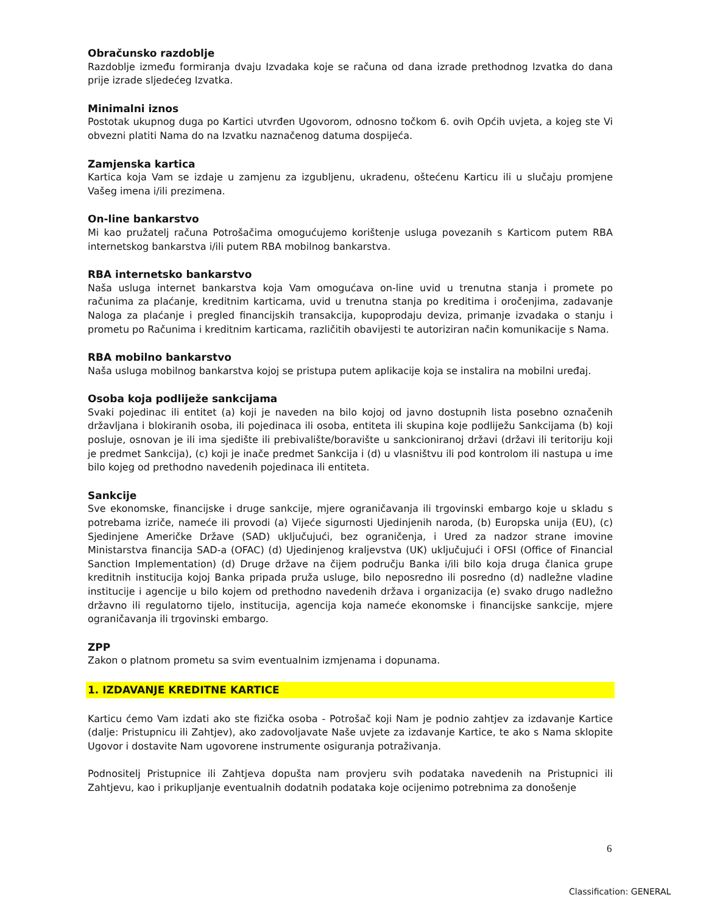Obračunsko razdoblje
Razdoblje između formiranja dvaju Izvadaka koje se računa od dana izrade prethodnog Izvatka do dana prije izrade sljedećeg Izvatka.
Minimalni iznos
Postotak ukupnog duga po Kartici utvrđen Ugovorom, odnosno točkom 6. ovih Općih uvjeta, a kojeg ste Vi obvezni platiti Nama do na Izvatku naznačenog datuma dospijeća.
Zamjenska kartica
Kartica koja Vam se izdaje u zamjenu za izgubljenu, ukradenu, oštećenu Karticu ili u slučaju promjene Vašeg imena i/ili prezimena.
On-line bankarstvo
Mi kao pružatelj računa Potrošačima omogućujemo korištenje usluga povezanih s Karticom putem RBA internetskog bankarstva i/ili putem RBA mobilnog bankarstva.
RBA internetsko bankarstvo
Naša usluga internet bankarstva koja Vam omogućava on-line uvid u trenutna stanja i promete po računima za plaćanje, kreditnim karticama, uvid u trenutna stanja po kreditima i oročenjima, zadavanje Naloga za plaćanje i pregled financijskih transakcija, kupoprodaju deviza, primanje izvadaka o stanju i prometu po Računima i kreditnim karticama, različitih obavijesti te autoriziran način komunikacije s Nama.
RBA mobilno bankarstvo
Naša usluga mobilnog bankarstva kojoj se pristupa putem aplikacije koja se instalira na mobilni uređaj.
Osoba koja podliježe sankcijama
Svaki pojedinac ili entitet (a) koji je naveden na bilo kojoj od javno dostupnih lista posebno označenih državljana i blokiranih osoba, ili pojedinaca ili osoba, entiteta ili skupina koje podliježu Sankcijama (b) koji posluje, osnovan je ili ima sjedište ili prebivalište/boravište u sankcioniranoj državi (državi ili teritoriju koji je predmet Sankcija), (c) koji je inače predmet Sankcija i (d) u vlasništvu ili pod kontrolom ili nastupa u ime bilo kojeg od prethodno navedenih pojedinaca ili entiteta.
Sankcije
Sve ekonomske, financijske i druge sankcije, mjere ograničavanja ili trgovinski embargo koje u skladu s potrebama izriče, nameće ili provodi (a) Vijeće sigurnosti Ujedinjenih naroda, (b) Europska unija (EU), (c) Sjedinjene Američke Države (SAD) uključujući, bez ograničenja, i Ured za nadzor strane imovine Ministarstva financija SAD-a (OFAC) (d) Ujedinjenog kraljevstva (UK) uključujući i OFSI (Office of Financial Sanction Implementation) (d) Druge države na čijem području Banka i/ili bilo koja druga članica grupe kreditnih institucija kojoj Banka pripada pruža usluge, bilo neposredno ili posredno (d) nadležne vladine institucije i agencije u bilo kojem od prethodno navedenih država i organizacija (e) svako drugo nadležno državno ili regulatorno tijelo, institucija, agencija koja nameće ekonomske i financijske sankcije, mjere ograničavanja ili trgovinski embargo.
ZPP
Zakon o platnom prometu sa svim eventualnim izmjenama i dopunama.
1. IZDAVANJE KREDITNE KARTICE
Karticu ćemo Vam izdati ako ste fizička osoba - Potrošač koji Nam je podnio zahtjev za izdavanje Kartice (dalje: Pristupnicu ili Zahtjev), ako zadovoljavate Naše uvjete za izdavanje Kartice, te ako s Nama sklopite Ugovor i dostavite Nam ugovorene instrumente osiguranja potraživanja.
Podnositelj Pristupnice ili Zahtjeva dopušta nam provjeru svih podataka navedenih na Pristupnici ili Zahtjevu, kao i prikupljanje eventualnih dodatnih podataka koje ocijenimo potrebnima za donošenje
6
Classification: GENERAL